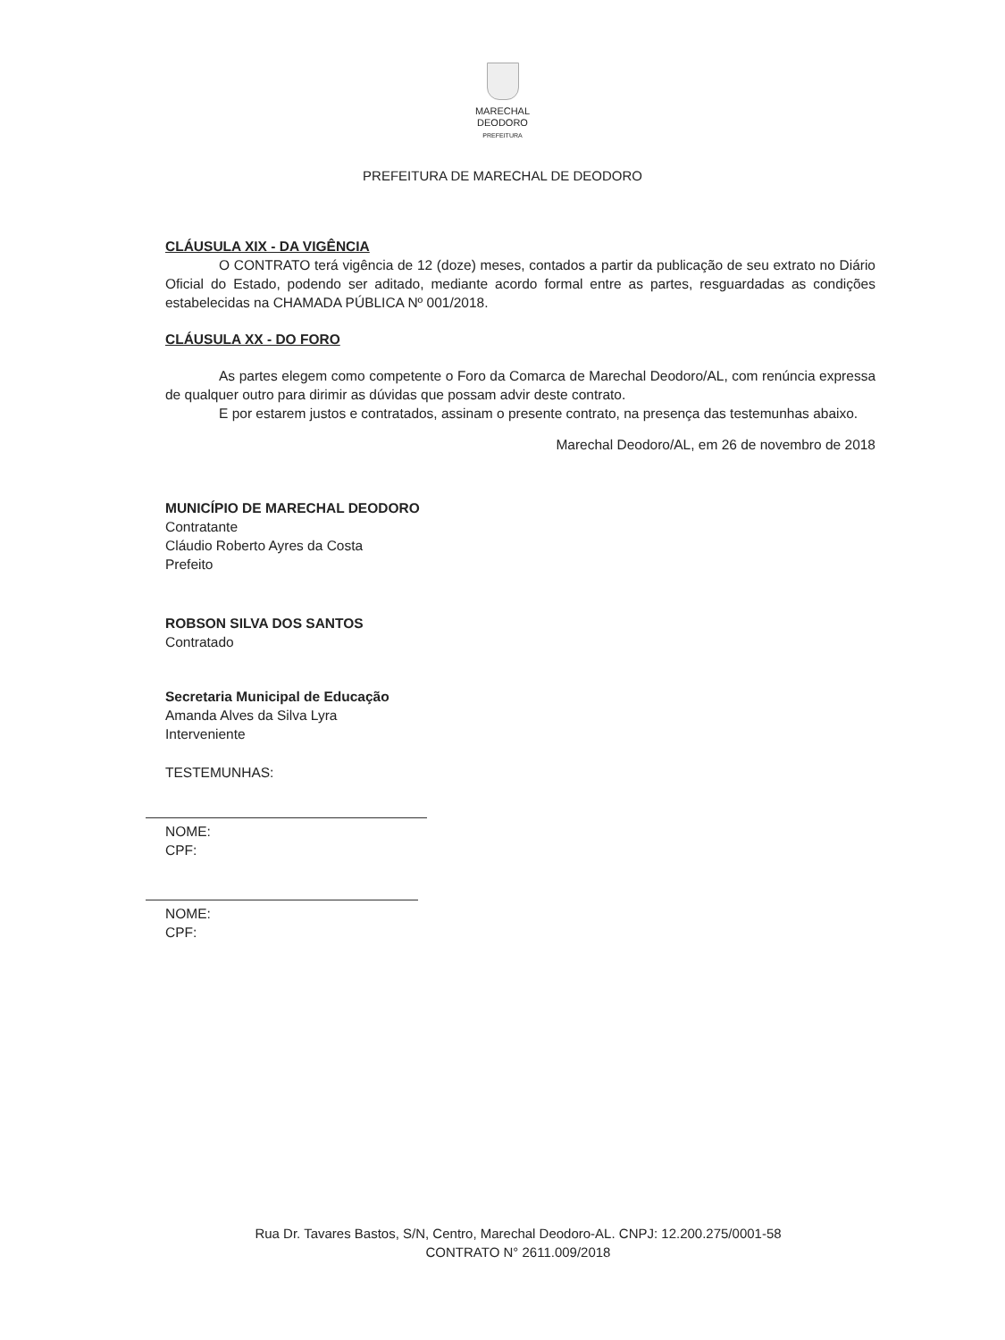MARECHAL
DEODORO
PREFEITURA
PREFEITURA DE MARECHAL DE DEODORO
CLÁUSULA XIX - DA VIGÊNCIA
O CONTRATO terá vigência de 12 (doze) meses, contados a partir da publicação de seu extrato no Diário Oficial do Estado, podendo ser aditado, mediante acordo formal entre as partes, resguardadas as condições estabelecidas na CHAMADA PÚBLICA Nº 001/2018.
CLÁUSULA XX - DO FORO
As partes elegem como competente o Foro da Comarca de Marechal Deodoro/AL, com renúncia expressa de qualquer outro para dirimir as dúvidas que possam advir deste contrato.
E por estarem justos e contratados, assinam o presente contrato, na presença das testemunhas abaixo.
Marechal Deodoro/AL, em 26 de novembro de 2018
MUNICÍPIO DE MARECHAL DEODORO
Contratante
Cláudio Roberto Ayres da Costa
Prefeito
ROBSON SILVA DOS SANTOS
Contratado
Secretaria Municipal de Educação
Amanda Alves da Silva Lyra
Interveniente
TESTEMUNHAS:
NOME:
CPF:
NOME:
CPF:
Rua Dr. Tavares Bastos, S/N, Centro, Marechal Deodoro-AL. CNPJ: 12.200.275/0001-58
CONTRATO N° 2611.009/2018